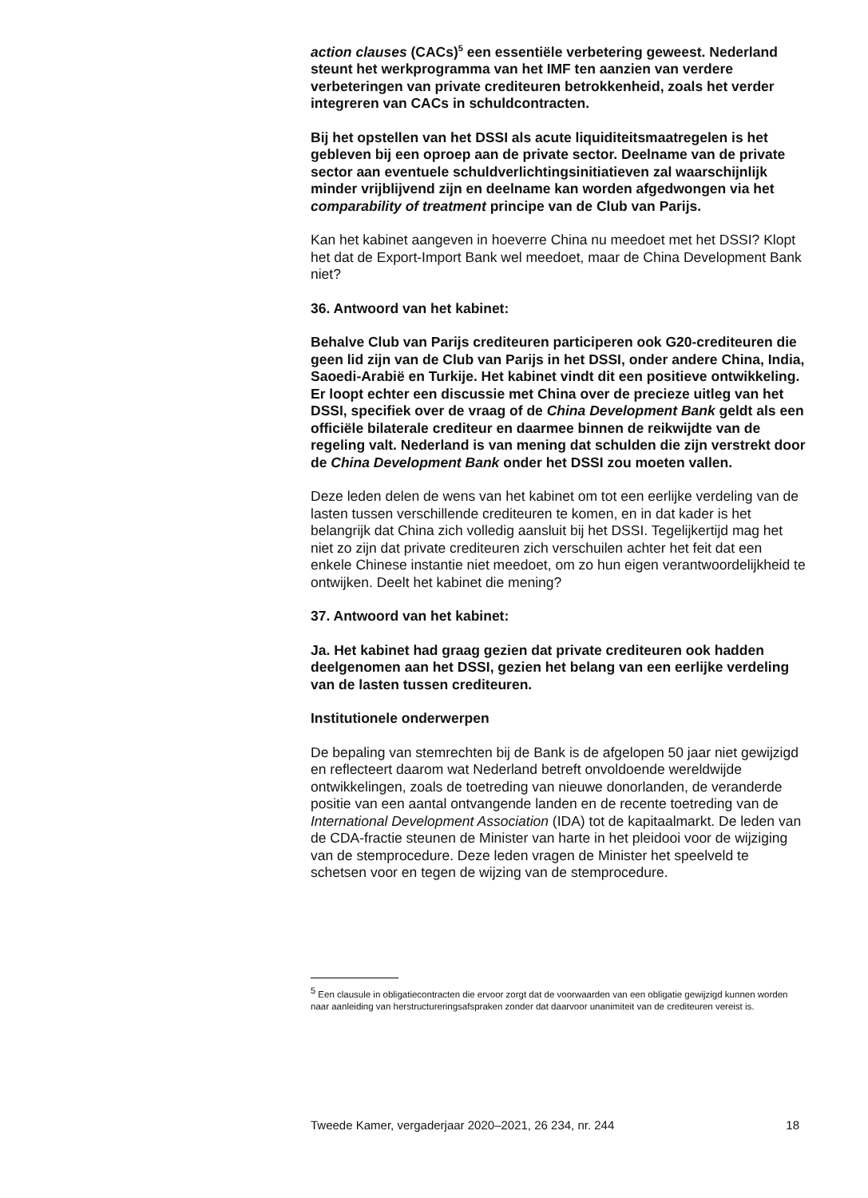action clauses (CACs)<sup>5</sup> een essentiële verbetering geweest. Nederland steunt het werkprogramma van het IMF ten aanzien van verdere verbeteringen van private crediteuren betrokkenheid, zoals het verder integreren van CACs in schuldcontracten.
Bij het opstellen van het DSSI als acute liquiditeitsmaatregelen is het gebleven bij een oproep aan de private sector. Deelname van de private sector aan eventuele schuldverlichtingsinitiatieven zal waarschijnlijk minder vrijblijvend zijn en deelname kan worden afgedwongen via het comparability of treatment principe van de Club van Parijs.
Kan het kabinet aangeven in hoeverre China nu meedoet met het DSSI? Klopt het dat de Export-Import Bank wel meedoet, maar de China Development Bank niet?
36. Antwoord van het kabinet:
Behalve Club van Parijs crediteuren participeren ook G20-crediteuren die geen lid zijn van de Club van Parijs in het DSSI, onder andere China, India, Saoedi-Arabië en Turkije. Het kabinet vindt dit een positieve ontwikkeling. Er loopt echter een discussie met China over de precieze uitleg van het DSSI, specifiek over de vraag of de China Development Bank geldt als een officiële bilaterale crediteur en daarmee binnen de reikwijdte van de regeling valt. Nederland is van mening dat schulden die zijn verstrekt door de China Development Bank onder het DSSI zou moeten vallen.
Deze leden delen de wens van het kabinet om tot een eerlijke verdeling van de lasten tussen verschillende crediteuren te komen, en in dat kader is het belangrijk dat China zich volledig aansluit bij het DSSI. Tegelijkertijd mag het niet zo zijn dat private crediteuren zich verschuilen achter het feit dat een enkele Chinese instantie niet meedoet, om zo hun eigen verantwoordelijkheid te ontwijken. Deelt het kabinet die mening?
37. Antwoord van het kabinet:
Ja. Het kabinet had graag gezien dat private crediteuren ook hadden deelgenomen aan het DSSI, gezien het belang van een eerlijke verdeling van de lasten tussen crediteuren.
Institutionele onderwerpen
De bepaling van stemrechten bij de Bank is de afgelopen 50 jaar niet gewijzigd en reflecteert daarom wat Nederland betreft onvoldoende wereldwijde ontwikkelingen, zoals de toetreding van nieuwe donorlanden, de veranderde positie van een aantal ontvangende landen en de recente toetreding van de International Development Association (IDA) tot de kapitaalmarkt. De leden van de CDA-fractie steunen de Minister van harte in het pleidooi voor de wijziging van de stemprocedure. Deze leden vragen de Minister het speelveld te schetsen voor en tegen de wijzing van de stemprocedure.
<sup>5</sup> Een clausule in obligatiecontracten die ervoor zorgt dat de voorwaarden van een obligatie gewijzigd kunnen worden naar aanleiding van herstructureringsafspraken zonder dat daarvoor unanimiteit van de crediteuren vereist is.
Tweede Kamer, vergaderjaar 2020–2021, 26 234, nr. 244 18